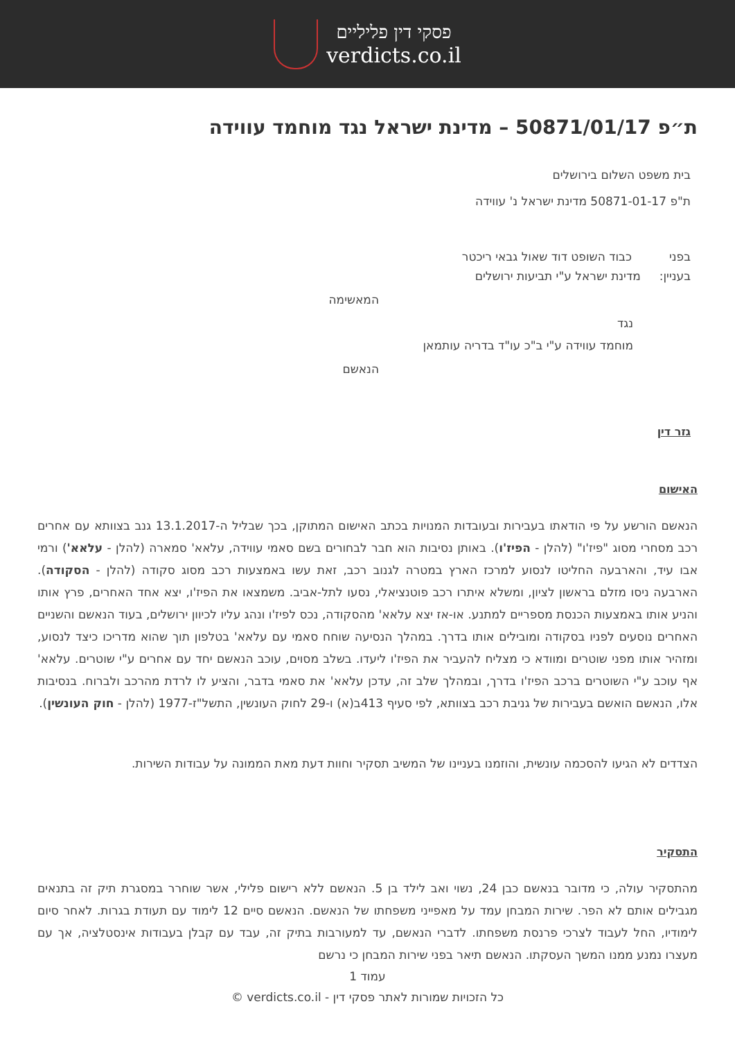פסקי דין פליליים
verdicts.co.il
ת״פ 50871/01/17 – מדינת ישראל נגד מוחמד עווידה
בית משפט השלום בירושלים
ת"פ 50871-01-17 מדינת ישראל נ' עווידה
בפני כבוד השופט דוד שאול גבאי ריכטר
בעניין: מדינת ישראל ע"י תביעות ירושלים
המאשימה
נגד
מוחמד עווידה ע"י ב"כ עו"ד בדריה עותמאן
הנאשם
גזר דין
האישום
הנאשם הורשע על פי הודאתו בעבירות ובעובדות המנויות בכתב האישום המתוקן, בכך שבליל ה-13.1.2017 גנב בצוותא עם אחרים רכב מסחרי מסוג "פיז'ו" (להלן - הפיז'ו). באותן נסיבות הוא חבר לבחורים בשם סאמי עווידה, עלאא' סמארה (להלן - עלאא') ורמי אבו עיד, והארבעה החליטו לנסוע למרכז הארץ במטרה לגנוב רכב, זאת עשו באמצעות רכב מסוג סקודה (להלן - הסקודה). הארבעה ניסו מזלם בראשון לציון, ומשלא איתרו רכב פוטנציאלי, נסעו לתל-אביב. משמצאו את הפיז'ו, יצא אחד האחרים, פרץ אותו והניע אותו באמצעות הכנסת מספריים למתנע. או-אז יצא עלאא' מהסקודה, נכס לפיז'ו ונהג עליו לכיוון ירושלים, בעוד הנאשם והשניים האחרים נוסעים לפניו בסקודה ומובילים אותו בדרך. במהלך הנסיעה שוחח סאמי עם עלאא' בטלפון תוך שהוא מדריכו כיצד לנסוע, ומזהיר אותו מפני שוטרים ומוודא כי מצליח להעביר את הפיז'ו ליעדו. בשלב מסוים, עוכב הנאשם יחד עם אחרים ע"י שוטרים. עלאא' אף עוכב ע"י השוטרים ברכב הפיז'ו בדרך, ובמהלך שלב זה, עדכן עלאא' את סאמי בדבר, והציע לו לרדת מהרכב ולברוח. בנסיבות אלו, הנאשם הואשם בעבירות של גניבת רכב בצוותא, לפי סעיף 413ב(א) ו-29 לחוק העונשין, התשל"ז-1977 (להלן - חוק העונשין).
הצדדים לא הגיעו להסכמה עונשית, והוזמנו בעניינו של המשיב תסקיר וחוות דעת מאת הממונה על עבודות השירות.
התסקיר
מהתסקיר עולה, כי מדובר בנאשם כבן 24, נשוי ואב לילד בן 5. הנאשם ללא רישום פלילי, אשר שוחרר במסגרת תיק זה בתנאים מגבילים אותם לא הפר. שירות המבחן עמד על מאפייני משפחתו של הנאשם. הנאשם סיים 12 לימוד עם תעודת בגרות. לאחר סיום לימודיו, החל לעבוד לצרכי פרנסת משפחתו. לדברי הנאשם, עד למעורבות בתיק זה, עבד עם קבלן בעבודות אינסטלציה, אך עם מעצרו נמנע ממנו המשך העסקתו. הנאשם תיאר בפני שירות המבחן כי נרשם
עמוד 1
כל הזכויות שמורות לאתר פסקי דין - verdicts.co.il ©